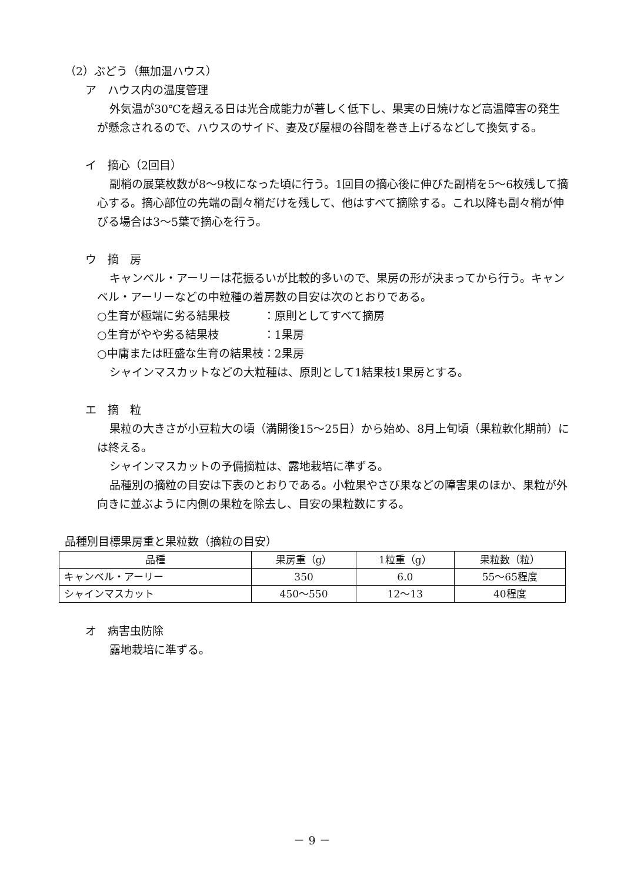（2）ぶどう（無加温ハウス）
ア　ハウス内の温度管理
外気温が30℃を超える日は光合成能力が著しく低下し、果実の日焼けなど高温障害の発生が懸念されるので、ハウスのサイド、妻及び屋根の谷間を巻き上げるなどして換気する。
イ　摘心（2回目）
副梢の展葉枚数が8～9枚になった頃に行う。1回目の摘心後に伸びた副梢を5～6枚残して摘心する。摘心部位の先端の副々梢だけを残して、他はすべて摘除する。これ以降も副々梢が伸びる場合は3～5葉で摘心を行う。
ウ　摘　房
キャンベル・アーリーは花振るいが比較的多いので、果房の形が決まってから行う。キャンベル・アーリーなどの中粒種の着房数の目安は次のとおりである。
○生育が極端に劣る結果枝　　　：原則としてすべて摘房
○生育がやや劣る結果枝　　　　：1果房
○中庸または旺盛な生育の結果枝：2果房
シャインマスカットなどの大粒種は、原則として1結果枝1果房とする。
エ　摘　粒
果粒の大きさが小豆粒大の頃（満開後15～25日）から始め、8月上旬頃（果粒軟化期前）には終える。
シャインマスカットの予備摘粒は、露地栽培に準ずる。
品種別の摘粒の目安は下表のとおりである。小粒果やさび果などの障害果のほか、果粒が外向きに並ぶように内側の果粒を除去し、目安の果粒数にする。
品種別目標果房重と果粒数（摘粒の目安）
| 品種 | 果房重（g） | 1粒重（g） | 果粒数（粒） |
| --- | --- | --- | --- |
| キャンベル・アーリー | 350 | 6.0 | 55～65程度 |
| シャインマスカット | 450～550 | 12～13 | 40程度 |
オ　病害虫防除
露地栽培に準ずる。
－ 9 －